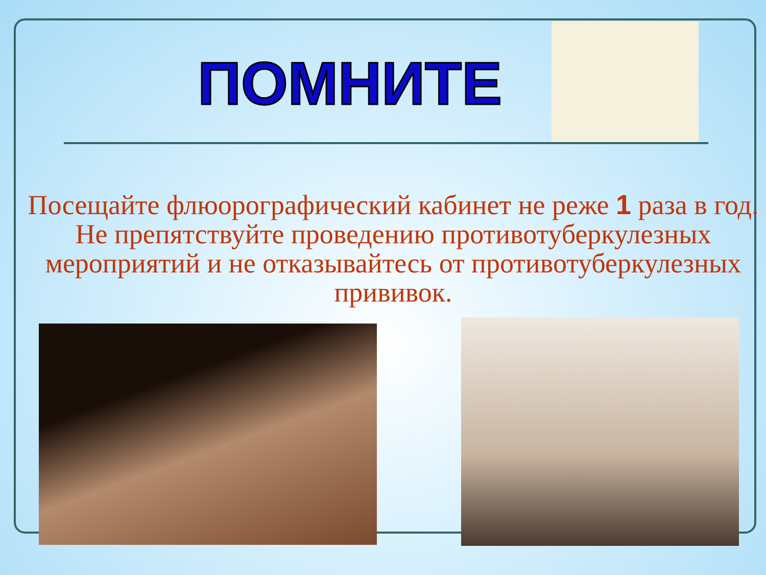ПОМНИТЕ
Посещайте флюорографический кабинет не реже 1 раза в год. Не препятствуйте проведению противотуберкулезных мероприятий и не отказывайтесь от противотуберкулезных прививок.